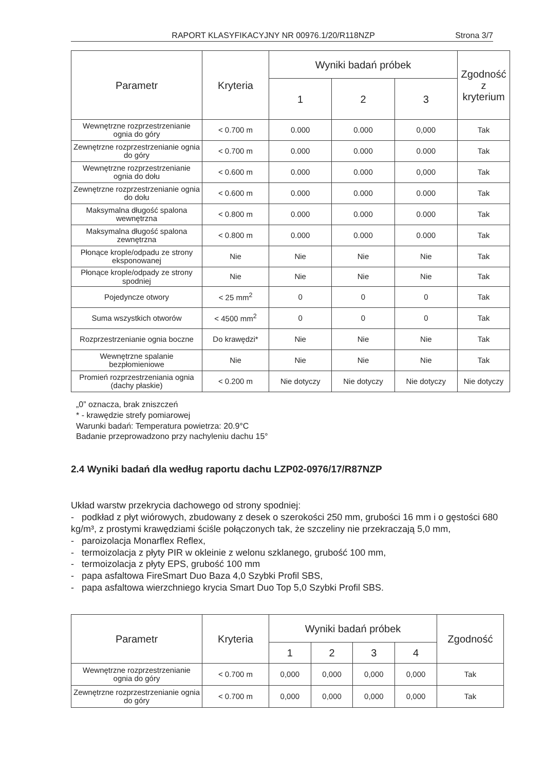RAPORT KLASYFIKACYJNY NR 00976.1/20/R118NZP Strona 3/7
| Parametr | Kryteria | Wyniki badań próbek | | | Zgodność z kryterium |
| --- | --- | --- | --- | --- | --- |
| | | 1 | 2 | 3 | |
| Wewnętrzne rozprzestrzenianie ognia do góry | < 0.700 m | 0.000 | 0.000 | 0,000 | Tak |
| Zewnętrzne rozprzestrzenianie ognia do góry | < 0.700 m | 0.000 | 0.000 | 0.000 | Tak |
| Wewnętrzne rozprzestrzenianie ognia do dołu | < 0.600 m | 0.000 | 0.000 | 0,000 | Tak |
| Zewnętrzne rozprzestrzenianie ognia do dołu | < 0.600 m | 0.000 | 0.000 | 0.000 | Tak |
| Maksymalna długość spalona wewnętrzna | < 0.800 m | 0.000 | 0.000 | 0.000 | Tak |
| Maksymalna długość spalona zewnętrzna | < 0.800 m | 0.000 | 0.000 | 0.000 | Tak |
| Płonące krople/odpadu ze strony eksponowanej | Nie | Nie | Nie | Nie | Tak |
| Płonące krople/odpady ze strony spodniej | Nie | Nie | Nie | Nie | Tak |
| Pojedyncze otwory | < 25 mm<sup>2</sup> | 0 | 0 | 0 | Tak |
| Suma wszystkich otworów | < 4500 mm<sup>2</sup> | 0 | 0 | 0 | Tak |
| Rozprzestrzenianie ognia boczne | Do krawędzi* | Nie | Nie | Nie | Tak |
| Wewnętrzne spalanie bezpłomieniowe | Nie | Nie | Nie | Nie | Tak |
| Promień rozprzestrzeniania ognia (dachy płaskie) | < 0.200 m | Nie dotyczy | Nie dotyczy | Nie dotyczy | Nie dotyczy |
„0” oznacza, brak zniszczeń
* - krawędzie strefy pomiarowej
Warunki badań: Temperatura powietrza: 20.9°C
Badanie przeprowadzono przy nachyleniu dachu 15°
2.4 Wyniki badań dla według raportu dachu LZP02-0976/17/R87NZP
Układ warstw przekrycia dachowego od strony spodniej:
- podkład z płyt wiórowych, zbudowany z desek o szerokości 250 mm, grubości 16 mm i o gęstości 680 kg/m³, z prostymi krawędziami ściśle połączonych tak, że szczeliny nie przekraczają 5,0 mm,
- paroizolacja Monarflex Reflex,
- termoizolacja z płyty PIR w okleinie z welonu szklanego, grubość 100 mm,
- termoizolacja z płyty EPS, grubość 100 mm
- papa asfaltowa FireSmart Duo Baza 4,0 Szybki Profil SBS,
- papa asfaltowa wierzchniego krycia Smart Duo Top 5,0 Szybki Profil SBS.
| Parametr | Kryteria | Wyniki badań próbek | | | | Zgodność |
| --- | --- | --- | --- | --- | --- | --- |
| | | 1 | 2 | 3 | 4 | |
| Wewnętrzne rozprzestrzenianie ognia do góry | < 0.700 m | 0,000 | 0,000 | 0,000 | 0,000 | Tak |
| Zewnętrzne rozprzestrzenianie ognia do góry | < 0.700 m | 0,000 | 0,000 | 0,000 | 0,000 | Tak |